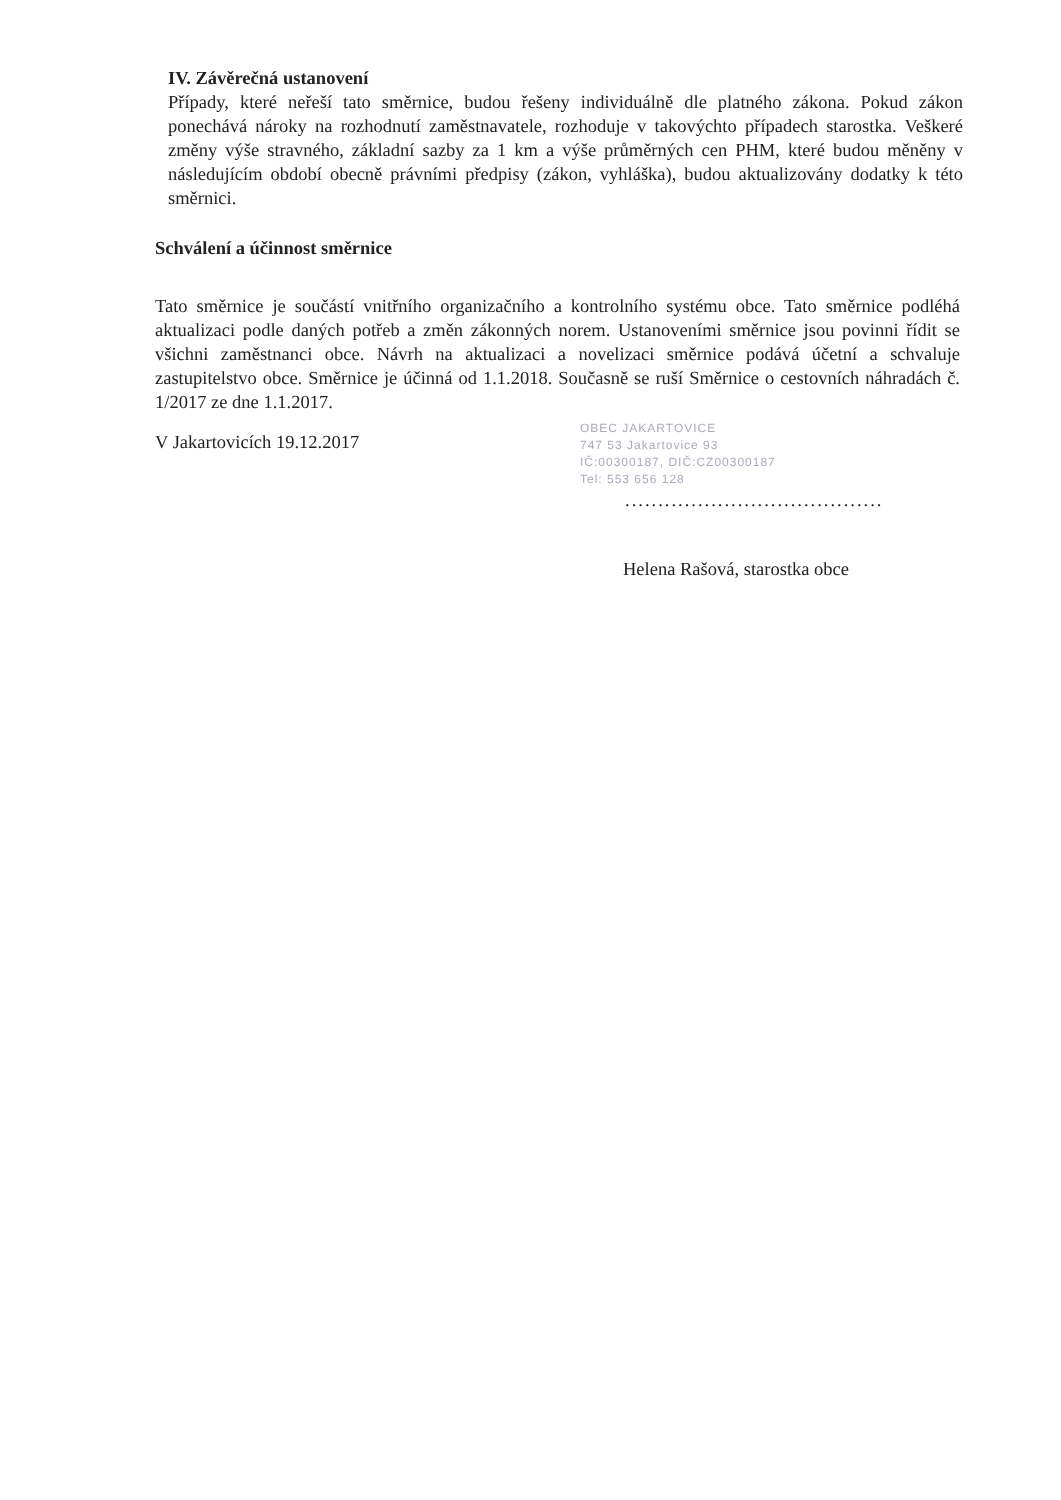IV. Závěrečná ustanovení
Případy, které neřeší tato směrnice, budou řešeny individuálně dle platného zákona. Pokud zákon ponechává nároky na rozhodnutí zaměstnavatele, rozhoduje v takovýchto případech starostka. Veškeré změny výše stravného, základní sazby za 1 km a výše průměrných cen PHM, které budou měněny v následujícím období obecně právními předpisy (zákon, vyhláška), budou aktualizovány dodatky k této směrnici.
Schválení a účinnost směrnice
Tato směrnice je součástí vnitřního organizačního a kontrolního systému obce. Tato směrnice podléhá aktualizaci podle daných potřeb a změn zákonných norem. Ustanoveními směrnice jsou povinni řídit se všichni zaměstnanci obce. Návrh na aktualizaci a novelizaci směrnice podává účetní a schvaluje zastupitelstvo obce. Směrnice je účinná od 1.1.2018. Současně se ruší Směrnice o cestovních náhradách č. 1/2017 ze dne 1.1.2017.
V Jakartovicích 19.12.2017
OBEC JAKARTOVICE
747 53 Jakartovice 93
IČ:00300187, DIČ:CZ00300187
Tel: 553 656 128
.......................................
Helena Rašová, starostka obce